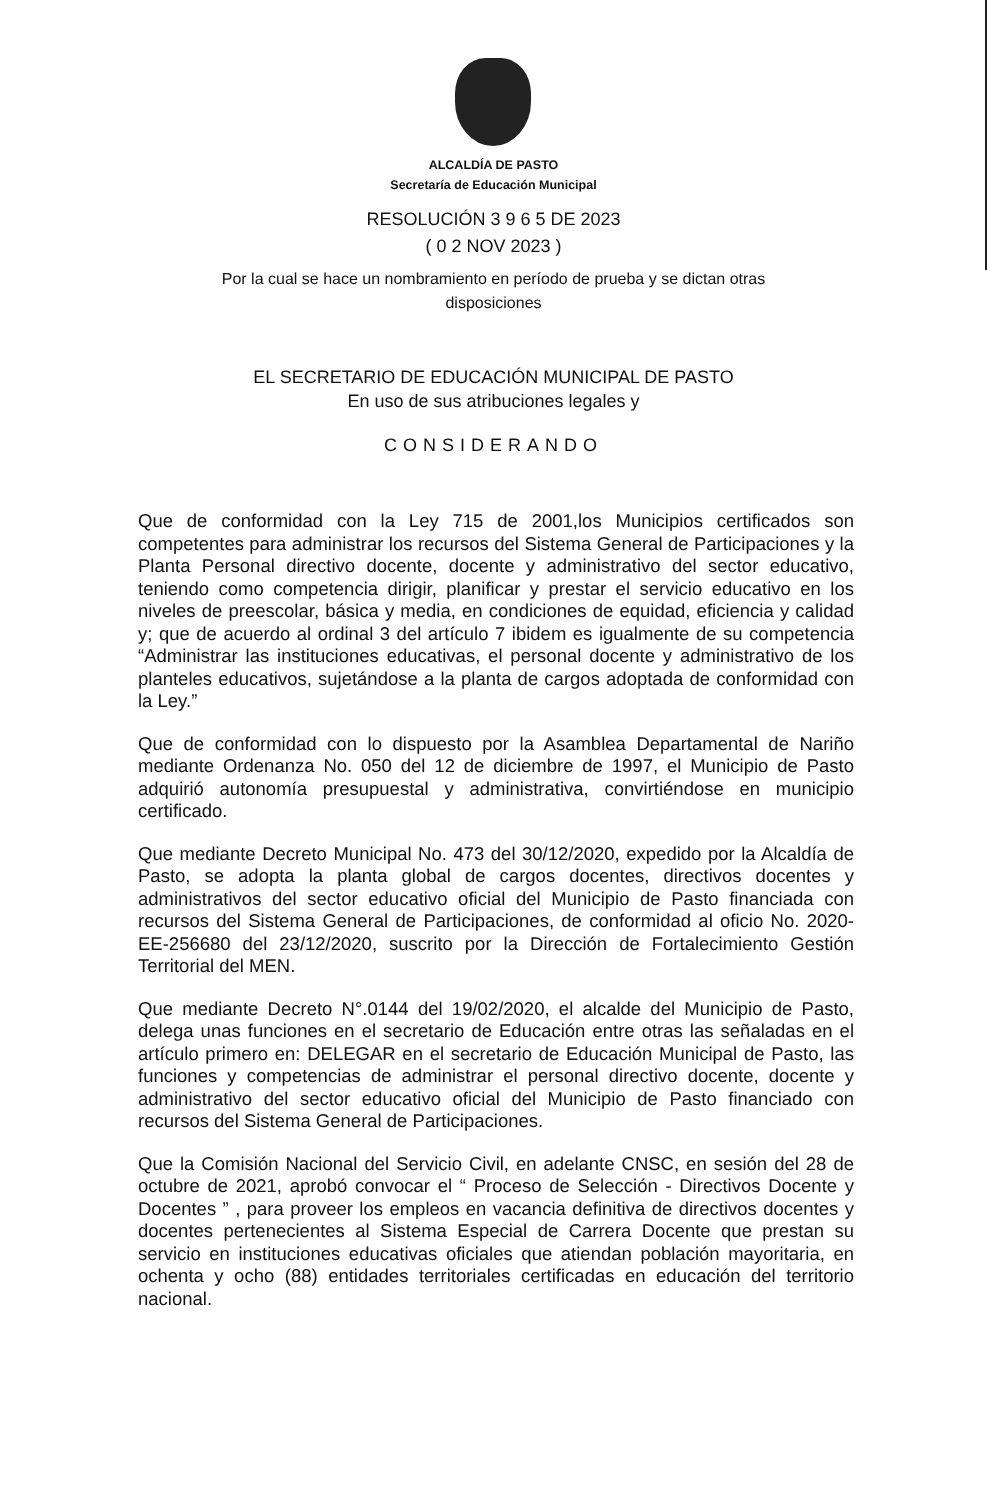ALCALDÍA DE PASTO
Secretaría de Educación Municipal
RESOLUCIÓN 3 9 6 5 DE 2023
( 0 2 NOV 2023 )
Por la cual se hace un nombramiento en período de prueba y se dictan otras
disposiciones
EL SECRETARIO DE EDUCACIÓN MUNICIPAL DE PASTO
En uso de sus atribuciones legales y
CONSIDERANDO
Que de conformidad con la Ley 715 de 2001,los Municipios certificados son competentes para administrar los recursos del Sistema General de Participaciones y la Planta Personal directivo docente, docente y administrativo del sector educativo, teniendo como competencia dirigir, planificar y prestar el servicio educativo en los niveles de preescolar, básica y media, en condiciones de equidad, eficiencia y calidad y; que de acuerdo al ordinal 3 del artículo 7 ibidem es igualmente de su competencia “Administrar las instituciones educativas, el personal docente y administrativo de los planteles educativos, sujetándose a la planta de cargos adoptada de conformidad con la Ley.”
Que de conformidad con lo dispuesto por la Asamblea Departamental de Nariño mediante Ordenanza No. 050 del 12 de diciembre de 1997, el Municipio de Pasto adquirió autonomía presupuestal y administrativa, convirtiéndose en municipio certificado.
Que mediante Decreto Municipal No. 473 del 30/12/2020, expedido por la Alcaldía de Pasto, se adopta la planta global de cargos docentes, directivos docentes y administrativos del sector educativo oficial del Municipio de Pasto financiada con recursos del Sistema General de Participaciones, de conformidad al oficio No. 2020-EE-256680 del 23/12/2020, suscrito por la Dirección de Fortalecimiento Gestión Territorial del MEN.
Que mediante Decreto N°.0144 del 19/02/2020, el alcalde del Municipio de Pasto, delega unas funciones en el secretario de Educación entre otras las señaladas en el artículo primero en: DELEGAR en el secretario de Educación Municipal de Pasto, las funciones y competencias de administrar el personal directivo docente, docente y administrativo del sector educativo oficial del Municipio de Pasto financiado con recursos del Sistema General de Participaciones.
Que la Comisión Nacional del Servicio Civil, en adelante CNSC, en sesión del 28 de octubre de 2021, aprobó convocar el “ Proceso de Selección - Directivos Docente y Docentes ” , para proveer los empleos en vacancia definitiva de directivos docentes y docentes pertenecientes al Sistema Especial de Carrera Docente que prestan su servicio en instituciones educativas oficiales que atiendan población mayoritaria, en ochenta y ocho (88) entidades territoriales certificadas en educación del territorio nacional.